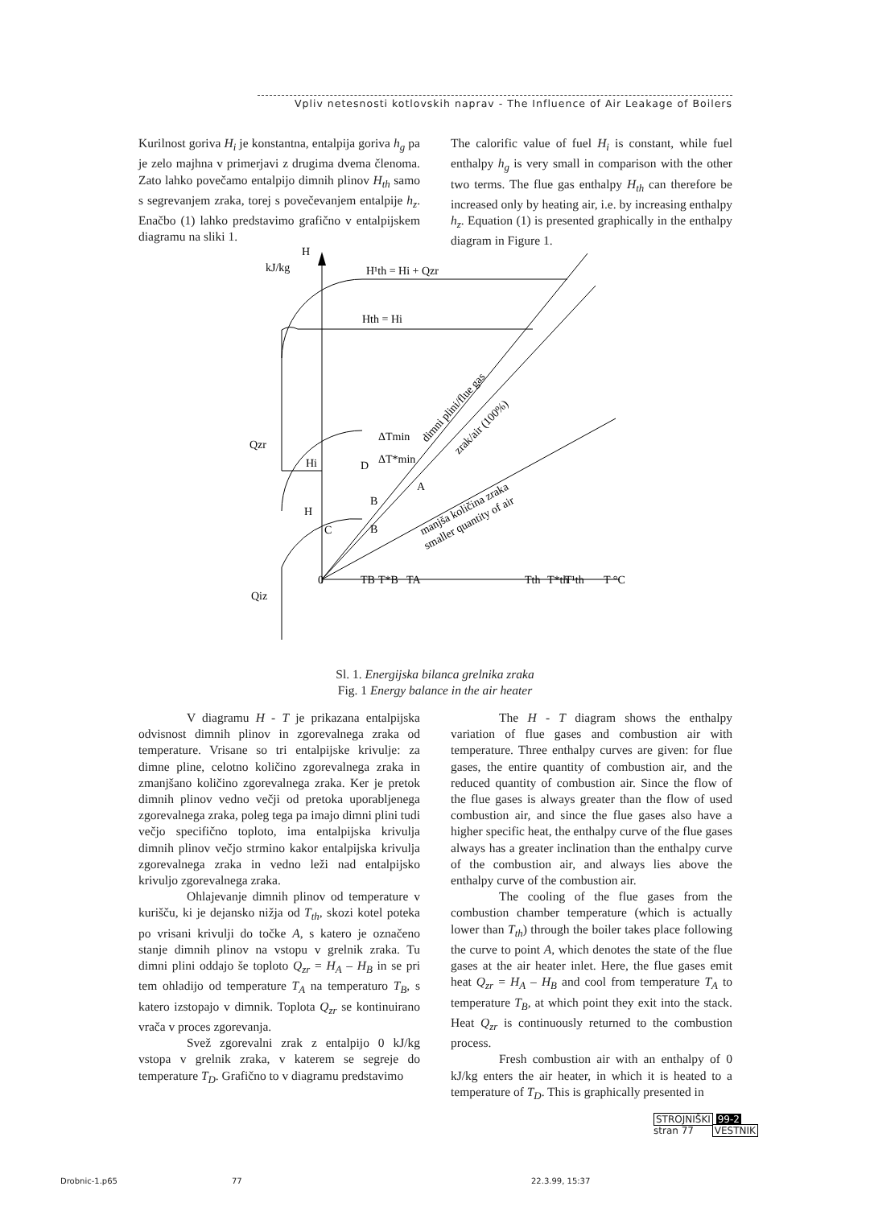Vpliv netesnosti kotlovskih naprav - The Influence of Air Leakage of Boilers
Kurilnost goriva H<sub>i</sub> je konstantna, entalpija goriva h<sub>g</sub> pa je zelo majhna v primerjavi z drugima dvema členoma. Zato lahko povečamo entalpijo dimnih plinov H<sub>th</sub> samo s segrevanjem zraka, torej s povečevanjem entalpije h<sub>z</sub>. Enačbo (1) lahko predstavimo grafično v entalpijskem diagramu na sliki 1.
The calorific value of fuel H<sub>i</sub> is constant, while fuel enthalpy h<sub>g</sub> is very small in comparison with the other two terms. The flue gas enthalpy H<sub>th</sub> can therefore be increased only by heating air, i.e. by increasing enthalpy h<sub>z</sub>. Equation (1) is presented graphically in the enthalpy diagram in Figure 1.
H
kJ/kg
H¹th = Hi + Qzr
Hth = Hi
Qzr
Qiz
Hi
H
D
B
B
C
A
ΔTmin
ΔT*min
0
TB
T*B
TA
Tth
T*th
T¹th
T °C
dimni plini/flue gas
zrak/air (100%)
manjša količina zraka
smaller quantity of air
Sl. 1. Energijska bilanca grelnika zraka
Fig. 1 Energy balance in the air heater
V diagramu H - T je prikazana entalpijska odvisnost dimnih plinov in zgorevalnega zraka od temperature. Vrisane so tri entalpijske krivulje: za dimne pline, celotno količino zgorevalnega zraka in zmanjšano količino zgorevalnega zraka. Ker je pretok dimnih plinov vedno večji od pretoka uporabljenega zgorevalnega zraka, poleg tega pa imajo dimni plini tudi večjo specifično toploto, ima entalpijska krivulja dimnih plinov večjo strmino kakor entalpijska krivulja zgorevalnega zraka in vedno leži nad entalpijsko krivuljo zgorevalnega zraka.
Ohlajevanje dimnih plinov od temperature v kurišču, ki je dejansko nižja od T<sub>th</sub>, skozi kotel poteka po vrisani krivulji do točke A, s katero je označeno stanje dimnih plinov na vstopu v grelnik zraka. Tu dimni plini oddajo še toploto Q<sub>zr</sub> = H<sub>A</sub> – H<sub>B</sub> in se pri tem ohladijo od temperature T<sub>A</sub> na temperaturo T<sub>B</sub>, s katero izstopajo v dimnik. Toplota Q<sub>zr</sub> se kontinuirano vrača v proces zgorevanja.
Svež zgorevalni zrak z entalpijo 0 kJ/kg vstopa v grelnik zraka, v katerem se segreje do temperature T<sub>D</sub>. Grafično to v diagramu predstavimo
The H - T diagram shows the enthalpy variation of flue gases and combustion air with temperature. Three enthalpy curves are given: for flue gases, the entire quantity of combustion air, and the reduced quantity of combustion air. Since the flow of the flue gases is always greater than the flow of used combustion air, and since the flue gases also have a higher specific heat, the enthalpy curve of the flue gases always has a greater inclination than the enthalpy curve of the combustion air, and always lies above the enthalpy curve of the combustion air.
The cooling of the flue gases from the combustion chamber temperature (which is actually lower than T<sub>th</sub>) through the boiler takes place following the curve to point A, which denotes the state of the flue gases at the air heater inlet. Here, the flue gases emit heat Q<sub>zr</sub> = H<sub>A</sub> – H<sub>B</sub> and cool from temperature T<sub>A</sub> to temperature T<sub>B</sub>, at which point they exit into the stack. Heat Q<sub>zr</sub> is continuously returned to the combustion process.
Fresh combustion air with an enthalpy of 0 kJ/kg enters the air heater, in which it is heated to a temperature of T<sub>D</sub>. This is graphically presented in
STROJNIŠKI 99-2
stran 77 VESTNIK
Drobnic-1.p65 77 22.3.99, 15:37